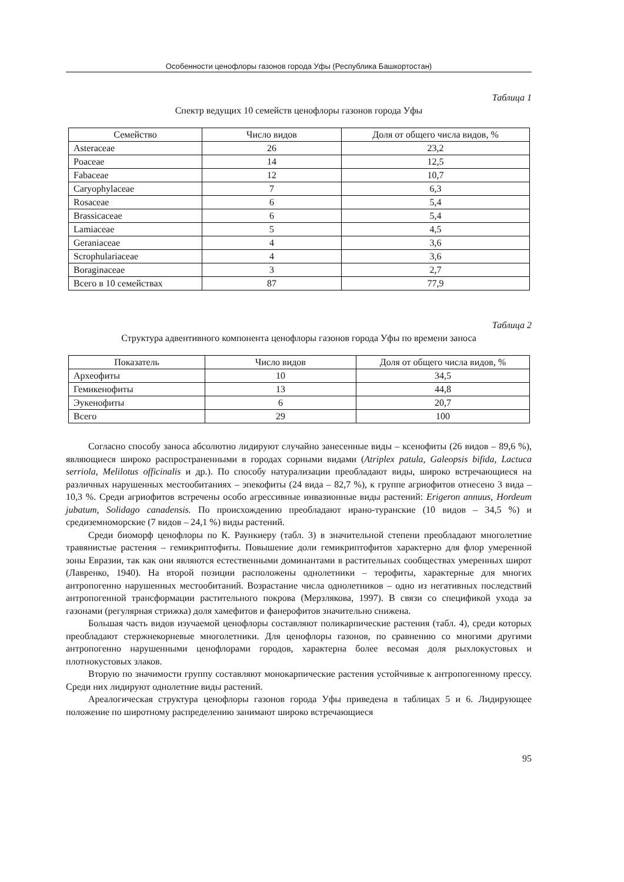Особенности ценофлоры газонов города Уфы (Республика Башкортостан)
Таблица 1
Спектр ведущих 10 семейств ценофлоры газонов города Уфы
| Семейство | Число видов | Доля от общего числа видов, % |
| --- | --- | --- |
| Asteraceae | 26 | 23,2 |
| Poaceae | 14 | 12,5 |
| Fabaceae | 12 | 10,7 |
| Caryophylaceae | 7 | 6,3 |
| Rosaceae | 6 | 5,4 |
| Brassicaceae | 6 | 5,4 |
| Lamiaceae | 5 | 4,5 |
| Geraniaceae | 4 | 3,6 |
| Scrophulariaceae | 4 | 3,6 |
| Boraginaceae | 3 | 2,7 |
| Всего в 10 семействах | 87 | 77,9 |
Таблица 2
Структура адвентивного компонента ценофлоры газонов города Уфы по времени заноса
| Показатель | Число видов | Доля от общего числа видов, % |
| --- | --- | --- |
| Археофиты | 10 | 34,5 |
| Гемикенофиты | 13 | 44,8 |
| Эукенофиты | 6 | 20,7 |
| Всего | 29 | 100 |
Согласно способу заноса абсолютно лидируют случайно занесенные виды – ксенофиты (26 видов – 89,6 %), являющиеся широко распространенными в городах сорными видами (Atriplex patula, Galeopsis bifida, Lactuca serriola, Melilotus officinalis и др.). По способу натурализации преобладают виды, широко встречающиеся на различных нарушенных местообитаниях – эпекофиты (24 вида – 82,7 %), к группе агриофитов отнесено 3 вида – 10,3 %. Среди агриофитов встречены особо агрессивные инвазионные виды растений: Erigeron annuus, Hordeum jubatum, Solidago canadensis. По происхождению преобладают ирано-туранские (10 видов – 34,5 %) и средиземноморские (7 видов – 24,1 %) виды растений.
Среди биоморф ценофлоры по К. Раункиеру (табл. 3) в значительной степени преобладают многолетние травянистые растения – гемикриптофиты. Повышение доли гемикриптофитов характерно для флор умеренной зоны Евразии, так как они являются естественными доминантами в растительных сообществах умеренных широт (Лавренко, 1940). На второй позиции расположены однолетники – терофиты, характерные для многих антропогенно нарушенных местообитаний. Возрастание числа однолетников – одно из негативных последствий антропогенной трансформации растительного покрова (Мерзлякова, 1997). В связи со спецификой ухода за газонами (регулярная стрижка) доля хамефитов и фанерофитов значительно снижена.
Большая часть видов изучаемой ценофлоры составляют поликарпические растения (табл. 4), среди которых преобладают стержнекорневые многолетники. Для ценофлоры газонов, по сравнению со многими другими антропогенно нарушенными ценофлорами городов, характерна более весомая доля рыхлокустовых и плотнокустовых злаков.
Вторую по значимости группу составляют монокарпические растения устойчивые к антропогенному прессу. Среди них лидируют однолетние виды растений.
Ареалогическая структура ценофлоры газонов города Уфы приведена в таблицах 5 и 6. Лидирующее положение по широтному распределению занимают широко встречающиеся
95